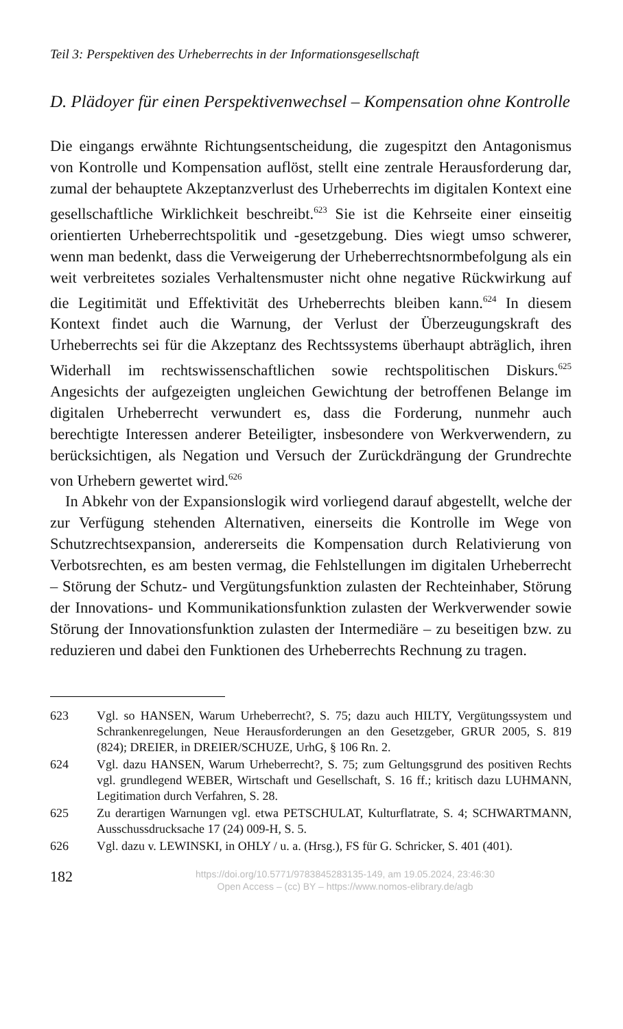Teil 3: Perspektiven des Urheberrechts in der Informationsgesellschaft
D. Plädoyer für einen Perspektivenwechsel – Kompensation ohne Kontrolle
Die eingangs erwähnte Richtungsentscheidung, die zugespitzt den Antagonismus von Kontrolle und Kompensation auflöst, stellt eine zentrale Herausforderung dar, zumal der behauptete Akzeptanzverlust des Urheberrechts im digitalen Kontext eine gesellschaftliche Wirklichkeit beschreibt.<sup>623</sup> Sie ist die Kehrseite einer einseitig orientierten Urheberrechtspolitik und -gesetzgebung. Dies wiegt umso schwerer, wenn man bedenkt, dass die Verweigerung der Urheberrechtsnormbefolgung als ein weit verbreitetes soziales Verhaltensmuster nicht ohne negative Rückwirkung auf die Legitimität und Effektivität des Urheberrechts bleiben kann.<sup>624</sup> In diesem Kontext findet auch die Warnung, der Verlust der Überzeugungskraft des Urheberrechts sei für die Akzeptanz des Rechtssystems überhaupt abträglich, ihren Widerhall im rechtswissenschaftlichen sowie rechtspolitischen Diskurs.<sup>625</sup> Angesichts der aufgezeigten ungleichen Gewichtung der betroffenen Belange im digitalen Urheberrecht verwundert es, dass die Forderung, nunmehr auch berechtigte Interessen anderer Beteiligter, insbesondere von Werkverwendern, zu berücksichtigen, als Negation und Versuch der Zurückdrängung der Grundrechte von Urhebern gewertet wird.<sup>626</sup>
In Abkehr von der Expansionslogik wird vorliegend darauf abgestellt, welche der zur Verfügung stehenden Alternativen, einerseits die Kontrolle im Wege von Schutzrechtsexpansion, andererseits die Kompensation durch Relativierung von Verbotsrechten, es am besten vermag, die Fehlstellungen im digitalen Urheberrecht – Störung der Schutz- und Vergütungsfunktion zulasten der Rechteinhaber, Störung der Innovations- und Kommunikationsfunktion zulasten der Werkverwender sowie Störung der Innovationsfunktion zulasten der Intermediäre – zu beseitigen bzw. zu reduzieren und dabei den Funktionen des Urheberrechts Rechnung zu tragen.
623 Vgl. so HANSEN, Warum Urheberrecht?, S. 75; dazu auch HILTY, Vergütungssystem und Schrankenregelungen, Neue Herausforderungen an den Gesetzgeber, GRUR 2005, S. 819 (824); DREIER, in DREIER/SCHUZE, UrhG, § 106 Rn. 2.
624 Vgl. dazu HANSEN, Warum Urheberrecht?, S. 75; zum Geltungsgrund des positiven Rechts vgl. grundlegend WEBER, Wirtschaft und Gesellschaft, S. 16 ff.; kritisch dazu LUHMANN, Legitimation durch Verfahren, S. 28.
625 Zu derartigen Warnungen vgl. etwa PETSCHULAT, Kulturflatrate, S. 4; SCHWARTMANN, Ausschussdrucksache 17 (24) 009-H, S. 5.
626 Vgl. dazu v. LEWINSKI, in OHLY / u. a. (Hrsg.), FS für G. Schricker, S. 401 (401).
182
https://doi.org/10.5771/9783845283135-149, am 19.05.2024, 23:46:30
Open Access – (cc) BY – https://www.nomos-elibrary.de/agb